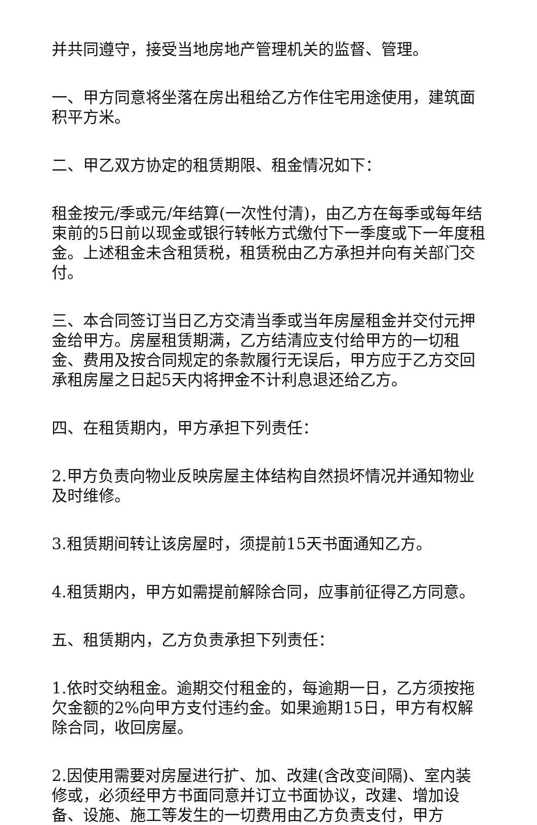并共同遵守，接受当地房地产管理机关的监督、管理。
一、甲方同意将坐落在房出租给乙方作住宅用途使用，建筑面积平方米。
二、甲乙双方协定的租赁期限、租金情况如下：
租金按元/季或元/年结算(一次性付清)，由乙方在每季或每年结束前的5日前以现金或银行转帐方式缴付下一季度或下一年度租金。上述租金未含租赁税，租赁税由乙方承担并向有关部门交付。
三、本合同签订当日乙方交清当季或当年房屋租金并交付元押金给甲方。房屋租赁期满，乙方结清应支付给甲方的一切租金、费用及按合同规定的条款履行无误后，甲方应于乙方交回承租房屋之日起5天内将押金不计利息退还给乙方。
四、在租赁期内，甲方承担下列责任：
2.甲方负责向物业反映房屋主体结构自然损坏情况并通知物业及时维修。
3.租赁期间转让该房屋时，须提前15天书面通知乙方。
4.租赁期内，甲方如需提前解除合同，应事前征得乙方同意。
五、租赁期内，乙方负责承担下列责任：
1.依时交纳租金。逾期交付租金的，每逾期一日，乙方须按拖欠金额的2%向甲方支付违约金。如果逾期15日，甲方有权解除合同，收回房屋。
2.因使用需要对房屋进行扩、加、改建(含改变间隔)、室内装修或，必须经甲方书面同意并订立书面协议，改建、增加设备、设施、施工等发生的一切费用由乙方负责支付，甲方